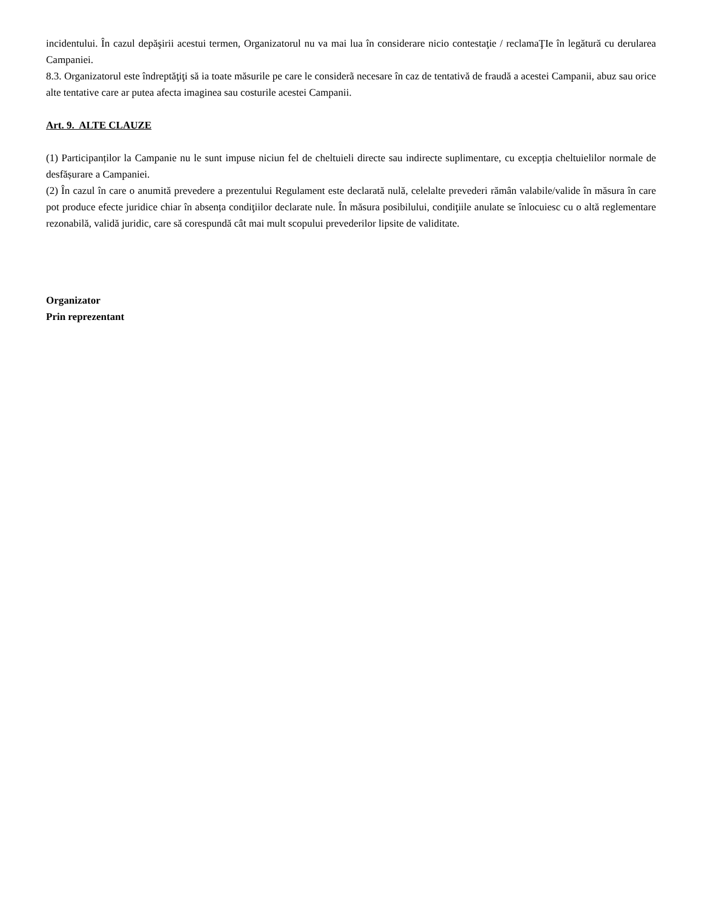incidentului. În cazul depăşirii acestui termen, Organizatorul nu va mai lua în considerare nicio contestaţie / reclamaŢIe în legătură cu derularea Campaniei.
8.3. Organizatorul este îndreptăţiţi să ia toate măsurile pe care le considerã necesare în caz de tentativă de fraudă a acestei Campanii, abuz sau orice alte tentative care ar putea afecta imaginea sau costurile acestei Campanii.
Art. 9. ALTE CLAUZE
(1) Participanților la Campanie nu le sunt impuse niciun fel de cheltuieli directe sau indirecte suplimentare, cu excepția cheltuielilor normale de desfășurare a Campaniei.
(2) În cazul în care o anumită prevedere a prezentului Regulament este declarată nulă, celelalte prevederi rămân valabile/valide în măsura în care pot produce efecte juridice chiar în absența condiţiilor declarate nule. În măsura posibilului, condiţiile anulate se înlocuiesc cu o altă reglementare rezonabilă, validă juridic, care să corespundă cât mai mult scopului prevederilor lipsite de validitate.
Organizator
Prin reprezentant